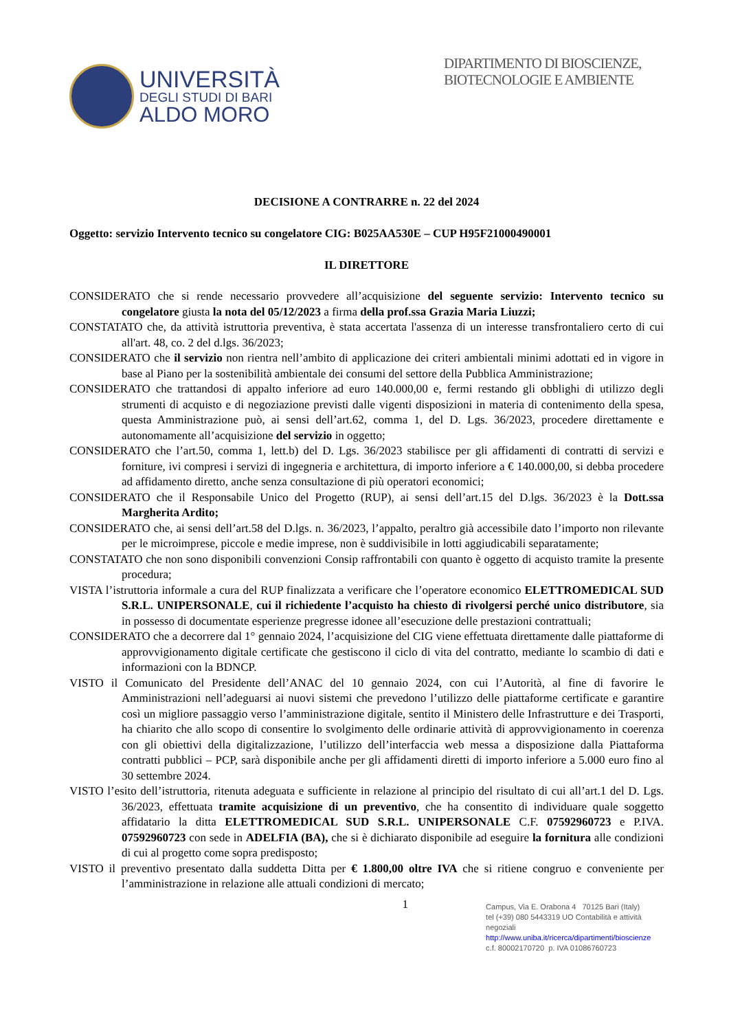UNIVERSITÀ
DEGLI STUDI DI BARI
ALDO MORO
DIPARTIMENTO DI BIOSCIENZE, BIOTECNOLOGIE E AMBIENTE
DECISIONE A CONTRARRE n. 22 del 2024
Oggetto: servizio Intervento tecnico su congelatore CIG: B025AA530E – CUP H95F21000490001
IL DIRETTORE
CONSIDERATO che si rende necessario provvedere all’acquisizione del seguente servizio: Intervento tecnico su congelatore giusta la nota del 05/12/2023 a firma della prof.ssa Grazia Maria Liuzzi;
CONSTATATO che, da attività istruttoria preventiva, è stata accertata l'assenza di un interesse transfrontaliero certo di cui all'art. 48, co. 2 del d.lgs. 36/2023;
CONSIDERATO che il servizio non rientra nell’ambito di applicazione dei criteri ambientali minimi adottati ed in vigore in base al Piano per la sostenibilità ambientale dei consumi del settore della Pubblica Amministrazione;
CONSIDERATO che trattandosi di appalto inferiore ad euro 140.000,00 e, fermi restando gli obblighi di utilizzo degli strumenti di acquisto e di negoziazione previsti dalle vigenti disposizioni in materia di contenimento della spesa, questa Amministrazione può, ai sensi dell’art.62, comma 1, del D. Lgs. 36/2023, procedere direttamente e autonomamente all’acquisizione del servizio in oggetto;
CONSIDERATO che l’art.50, comma 1, lett.b) del D. Lgs. 36/2023 stabilisce per gli affidamenti di contratti di servizi e forniture, ivi compresi i servizi di ingegneria e architettura, di importo inferiore a € 140.000,00, si debba procedere ad affidamento diretto, anche senza consultazione di più operatori economici;
CONSIDERATO che il Responsabile Unico del Progetto (RUP), ai sensi dell’art.15 del D.lgs. 36/2023 è la Dott.ssa Margherita Ardito;
CONSIDERATO che, ai sensi dell’art.58 del D.lgs. n. 36/2023, l’appalto, peraltro già accessibile dato l’importo non rilevante per le microimprese, piccole e medie imprese, non è suddivisibile in lotti aggiudicabili separatamente;
CONSTATATO che non sono disponibili convenzioni Consip raffrontabili con quanto è oggetto di acquisto tramite la presente procedura;
VISTA l’istruttoria informale a cura del RUP finalizzata a verificare che l’operatore economico ELETTROMEDICAL SUD S.R.L. UNIPERSONALE, cui il richiedente l’acquisto ha chiesto di rivolgersi perché unico distributore, sia in possesso di documentate esperienze pregresse idonee all’esecuzione delle prestazioni contrattuali;
CONSIDERATO che a decorrere dal 1° gennaio 2024, l’acquisizione del CIG viene effettuata direttamente dalle piattaforme di approvvigionamento digitale certificate che gestiscono il ciclo di vita del contratto, mediante lo scambio di dati e informazioni con la BDNCP.
VISTO il Comunicato del Presidente dell’ANAC del 10 gennaio 2024, con cui l’Autorità, al fine di favorire le Amministrazioni nell’adeguarsi ai nuovi sistemi che prevedono l’utilizzo delle piattaforme certificate e garantire così un migliore passaggio verso l’amministrazione digitale, sentito il Ministero delle Infrastrutture e dei Trasporti, ha chiarito che allo scopo di consentire lo svolgimento delle ordinarie attività di approvvigionamento in coerenza con gli obiettivi della digitalizzazione, l’utilizzo dell’interfaccia web messa a disposizione dalla Piattaforma contratti pubblici – PCP, sarà disponibile anche per gli affidamenti diretti di importo inferiore a 5.000 euro fino al 30 settembre 2024.
VISTO l’esito dell’istruttoria, ritenuta adeguata e sufficiente in relazione al principio del risultato di cui all’art.1 del D. Lgs. 36/2023, effettuata tramite acquisizione di un preventivo, che ha consentito di individuare quale soggetto affidatario la ditta ELETTROMEDICAL SUD S.R.L. UNIPERSONALE C.F. 07592960723 e P.IVA. 07592960723 con sede in ADELFIA (BA), che si è dichiarato disponibile ad eseguire la fornitura alle condizioni di cui al progetto come sopra predisposto;
VISTO il preventivo presentato dalla suddetta Ditta per € 1.800,00 oltre IVA che si ritiene congruo e conveniente per l’amministrazione in relazione alle attuali condizioni di mercato;
1
Campus, Via E. Orabona 4 70125 Bari (Italy)
tel (+39) 080 5443319 UO Contabilità e attività negoziali
http://www.uniba.it/ricerca/dipartimenti/bioscienze
c.f. 80002170720 p. IVA 01086760723